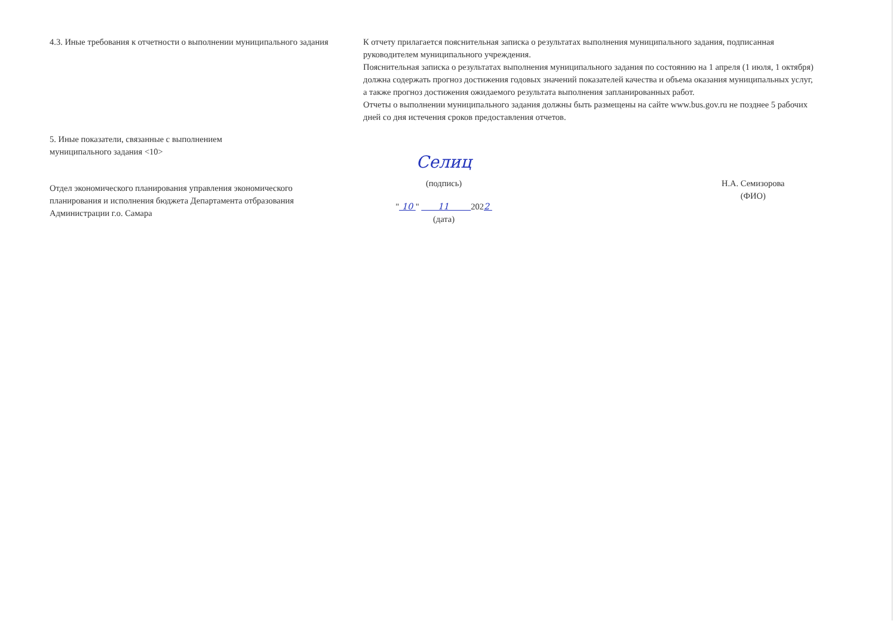4.3. Иные требования к отчетности о выполнении муниципального задания
5. Иные показатели, связанные с выполнением
муниципального задания <10>
Отдел экономического планирования управления экономического планирования и исполнения бюджета Департамента отбразования Администрации г.о. Самара
К отчету прилагается пояснительная записка о результатах выполнения муниципального задания, подписанная руководителем муниципального учреждения.
Пояснительная записка о результатах выполнения муниципального задания по состоянию на 1 апреля (1 июля, 1 октября) должна содержать прогноз достижения годовых значений показателей качества и объема оказания муниципальных услуг, а также прогноз достижения ожидаемого результата выполнения запланированных работ.
Отчеты о выполнении муниципального задания должны быть размещены на сайте www.bus.gov.ru не позднее 5 рабочих дней со дня истечения сроков предоставления отчетов.
Селиц
(подпись)
" 10 " 11 2022
(дата)
Н.А. Семизорова
(ФИО)